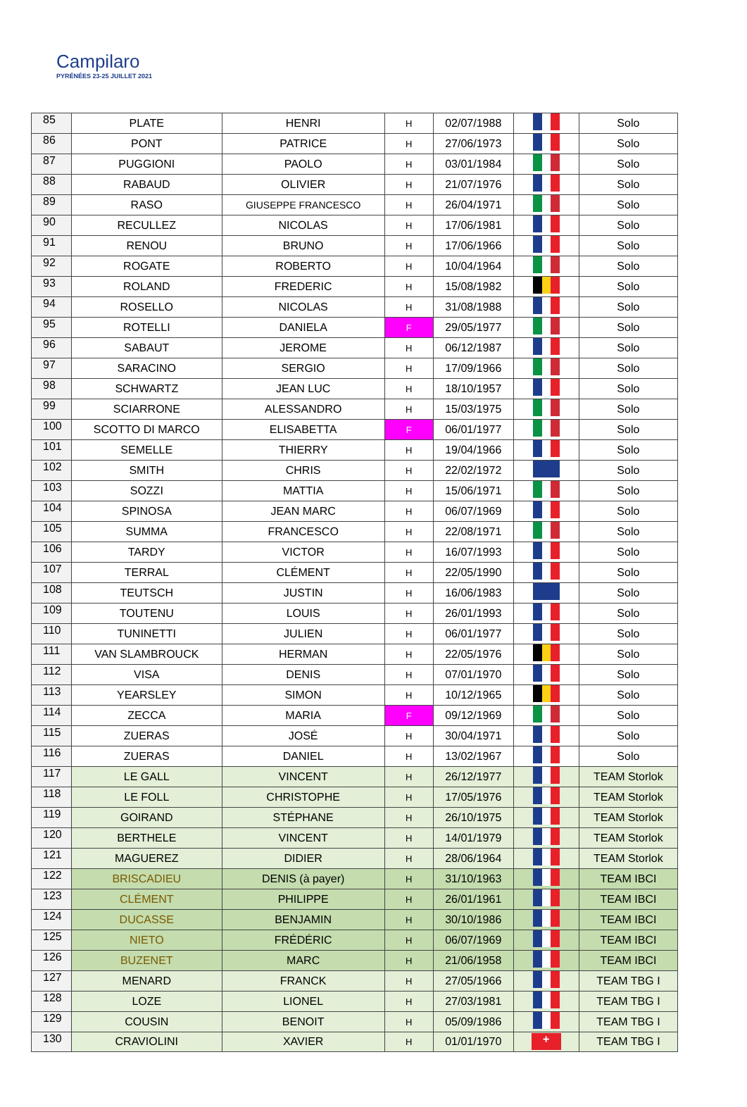Campilaro
PYRÉNÉES 23-25 JUILLET 2021
| 85 | PLATE | HENRI | H | 02/07/1988 | | Solo |
| 86 | PONT | PATRICE | H | 27/06/1973 | | Solo |
| 87 | PUGGIONI | PAOLO | H | 03/01/1984 | | Solo |
| 88 | RABAUD | OLIVIER | H | 21/07/1976 | | Solo |
| 89 | RASO | GIUSEPPE FRANCESCO | H | 26/04/1971 | | Solo |
| 90 | RECULLEZ | NICOLAS | H | 17/06/1981 | | Solo |
| 91 | RENOU | BRUNO | H | 17/06/1966 | | Solo |
| 92 | ROGATE | ROBERTO | H | 10/04/1964 | | Solo |
| 93 | ROLAND | FREDERIC | H | 15/08/1982 | | Solo |
| 94 | ROSELLO | NICOLAS | H | 31/08/1988 | | Solo |
| 95 | ROTELLI | DANIELA | F | 29/05/1977 | | Solo |
| 96 | SABAUT | JEROME | H | 06/12/1987 | | Solo |
| 97 | SARACINO | SERGIO | H | 17/09/1966 | | Solo |
| 98 | SCHWARTZ | JEAN LUC | H | 18/10/1957 | | Solo |
| 99 | SCIARRONE | ALESSANDRO | H | 15/03/1975 | | Solo |
| 100 | SCOTTO DI MARCO | ELISABETTA | F | 06/01/1977 | | Solo |
| 101 | SEMELLE | THIERRY | H | 19/04/1966 | | Solo |
| 102 | SMITH | CHRIS | H | 22/02/1972 | | Solo |
| 103 | SOZZI | MATTIA | H | 15/06/1971 | | Solo |
| 104 | SPINOSA | JEAN MARC | H | 06/07/1969 | | Solo |
| 105 | SUMMA | FRANCESCO | H | 22/08/1971 | | Solo |
| 106 | TARDY | VICTOR | H | 16/07/1993 | | Solo |
| 107 | TERRAL | CLÉMENT | H | 22/05/1990 | | Solo |
| 108 | TEUTSCH | JUSTIN | H | 16/06/1983 | | Solo |
| 109 | TOUTENU | LOUIS | H | 26/01/1993 | | Solo |
| 110 | TUNINETTI | JULIEN | H | 06/01/1977 | | Solo |
| 111 | VAN SLAMBROUCK | HERMAN | H | 22/05/1976 | | Solo |
| 112 | VISA | DENIS | H | 07/01/1970 | | Solo |
| 113 | YEARSLEY | SIMON | H | 10/12/1965 | | Solo |
| 114 | ZECCA | MARIA | F | 09/12/1969 | | Solo |
| 115 | ZUERAS | JOSÉ | H | 30/04/1971 | | Solo |
| 116 | ZUERAS | DANIEL | H | 13/02/1967 | | Solo |
| 117 | LE GALL | VINCENT | H | 26/12/1977 | | TEAM Storlok |
| 118 | LE FOLL | CHRISTOPHE | H | 17/05/1976 | | TEAM Storlok |
| 119 | GOIRAND | STÉPHANE | H | 26/10/1975 | | TEAM Storlok |
| 120 | BERTHELE | VINCENT | H | 14/01/1979 | | TEAM Storlok |
| 121 | MAGUEREZ | DIDIER | H | 28/06/1964 | | TEAM Storlok |
| 122 | BRISCADIEU | DENIS (à payer) | H | 31/10/1963 | | TEAM IBCI |
| 123 | CLÉMENT | PHILIPPE | H | 26/01/1961 | | TEAM IBCI |
| 124 | DUCASSE | BENJAMIN | H | 30/10/1986 | | TEAM IBCI |
| 125 | NIETO | FRÉDÉRIC | H | 06/07/1969 | | TEAM IBCI |
| 126 | BUZENET | MARC | H | 21/06/1958 | | TEAM IBCI |
| 127 | MENARD | FRANCK | H | 27/05/1966 | | TEAM TBG I |
| 128 | LOZE | LIONEL | H | 27/03/1981 | | TEAM TBG I |
| 129 | COUSIN | BENOIT | H | 05/09/1986 | | TEAM TBG I |
| 130 | CRAVIOLINI | XAVIER | H | 01/01/1970 | + | TEAM TBG I |